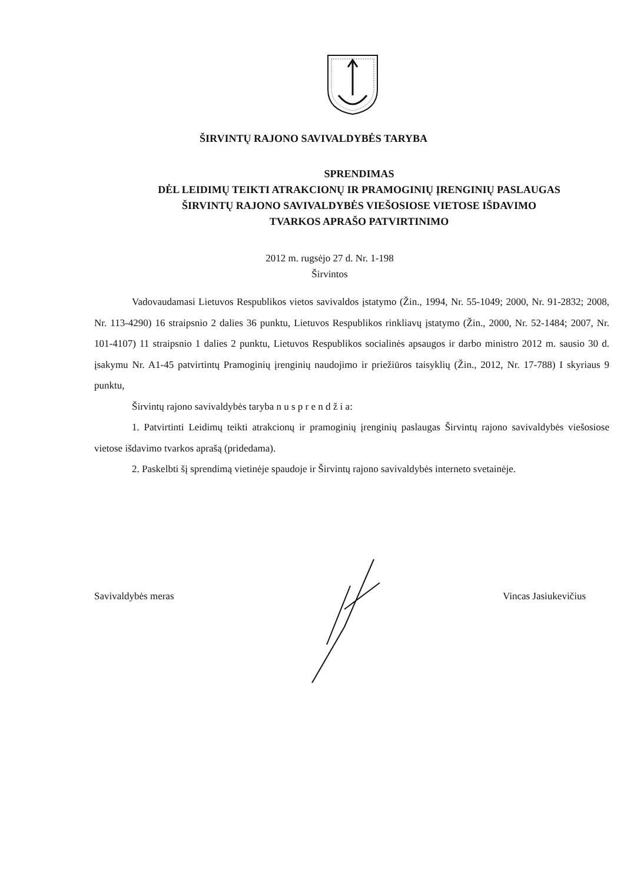ŠIRVINTŲ RAJONO SAVIVALDYBĖS TARYBA
SPRENDIMAS
DĖL LEIDIMŲ TEIKTI ATRAKCIONŲ IR PRAMOGINIŲ ĮRENGINIŲ PASLAUGAS
ŠIRVINTŲ RAJONO SAVIVALDYBĖS VIEŠOSIOSE VIETOSE IŠDAVIMO
TVARKOS APRAŠO PATVIRTINIMO
2012 m. rugsėjo 27 d. Nr. 1-198
Širvintos
Vadovaudamasi Lietuvos Respublikos vietos savivaldos įstatymo (Žin., 1994, Nr. 55-1049; 2000, Nr. 91-2832; 2008, Nr. 113-4290) 16 straipsnio 2 dalies 36 punktu, Lietuvos Respublikos rinkliavų įstatymo (Žin., 2000, Nr. 52-1484; 2007, Nr. 101-4107) 11 straipsnio 1 dalies 2 punktu, Lietuvos Respublikos socialinės apsaugos ir darbo ministro 2012 m. sausio 30 d. įsakymu Nr. A1-45 patvirtintų Pramoginių įrenginių naudojimo ir priežiūros taisyklių (Žin., 2012, Nr. 17-788) I skyriaus 9 punktu,
Širvintų rajono savivaldybės taryba n u s p r e n d ž i a:
1. Patvirtinti Leidimų teikti atrakcionų ir pramoginių įrenginių paslaugas Širvintų rajono savivaldybės viešosiose vietose išdavimo tvarkos aprašą (pridedama).
2. Paskelbti šį sprendimą vietinėje spaudoje ir Širvintų rajono savivaldybės interneto svetainėje.
Savivaldybės meras Vincas Jasiukevičius